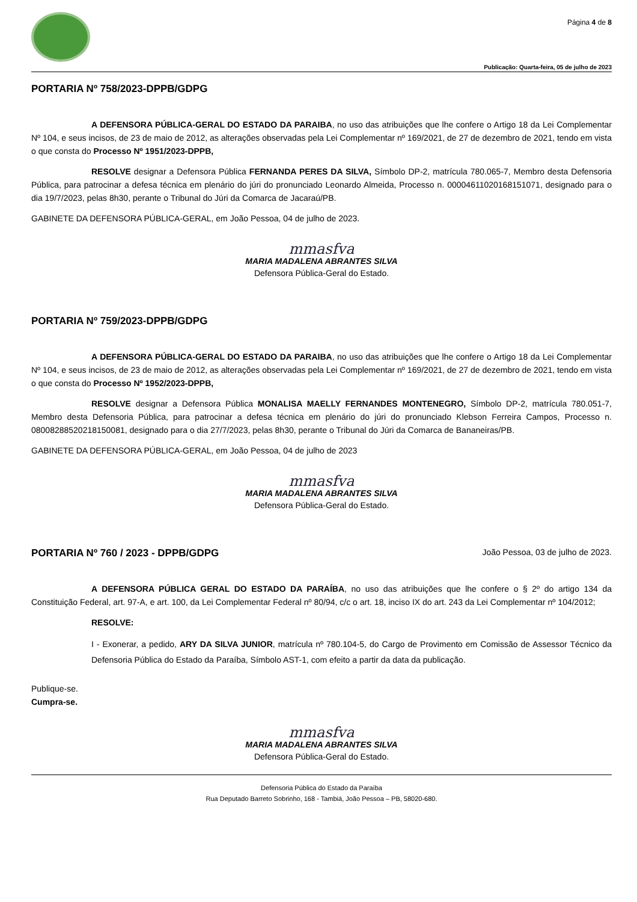Página 4 de 8
Publicação: Quarta-feira, 05 de julho de 2023
PORTARIA Nº 758/2023-DPPB/GDPG
A DEFENSORA PÚBLICA-GERAL DO ESTADO DA PARAIBA, no uso das atribuições que lhe confere o Artigo 18 da Lei Complementar Nº 104, e seus incisos, de 23 de maio de 2012, as alterações observadas pela Lei Complementar nº 169/2021, de 27 de dezembro de 2021, tendo em vista o que consta do Processo Nº 1951/2023-DPPB,
RESOLVE designar a Defensora Pública FERNANDA PERES DA SILVA, Símbolo DP-2, matrícula 780.065-7, Membro desta Defensoria Pública, para patrocinar a defesa técnica em plenário do júri do pronunciado Leonardo Almeida, Processo n. 00004611020168151071, designado para o dia 19/7/2023, pelas 8h30, perante o Tribunal do Júri da Comarca de Jacaraú/PB.
GABINETE DA DEFENSORA PÚBLICA-GERAL, em João Pessoa, 04 de julho de 2023.
mmasfva
MARIA MADALENA ABRANTES SILVA
Defensora Pública-Geral do Estado.
PORTARIA Nº 759/2023-DPPB/GDPG
A DEFENSORA PÚBLICA-GERAL DO ESTADO DA PARAIBA, no uso das atribuições que lhe confere o Artigo 18 da Lei Complementar Nº 104, e seus incisos, de 23 de maio de 2012, as alterações observadas pela Lei Complementar nº 169/2021, de 27 de dezembro de 2021, tendo em vista o que consta do Processo Nº 1952/2023-DPPB,
RESOLVE designar a Defensora Pública MONALISA MAELLY FERNANDES MONTENEGRO, Símbolo DP-2, matrícula 780.051-7, Membro desta Defensoria Pública, para patrocinar a defesa técnica em plenário do júri do pronunciado Klebson Ferreira Campos, Processo n. 08008288520218150081, designado para o dia 27/7/2023, pelas 8h30, perante o Tribunal do Júri da Comarca de Bananeiras/PB.
GABINETE DA DEFENSORA PÚBLICA-GERAL, em João Pessoa, 04 de julho de 2023
mmasfva
MARIA MADALENA ABRANTES SILVA
Defensora Pública-Geral do Estado.
PORTARIA Nº 760 / 2023 - DPPB/GDPG João Pessoa, 03 de julho de 2023.
A DEFENSORA PÚBLICA GERAL DO ESTADO DA PARAÍBA, no uso das atribuições que lhe confere o § 2º do artigo 134 da Constituição Federal, art. 97-A, e art. 100, da Lei Complementar Federal nº 80/94, c/c o art. 18, inciso IX do art. 243 da Lei Complementar nº 104/2012;
RESOLVE:
I - Exonerar, a pedido, ARY DA SILVA JUNIOR, matrícula nº 780.104-5, do Cargo de Provimento em Comissão de Assessor Técnico da Defensoria Pública do Estado da Paraíba, Símbolo AST-1, com efeito a partir da data da publicação.
Publique-se.
Cumpra-se.
mmasfva
MARIA MADALENA ABRANTES SILVA
Defensora Pública-Geral do Estado.
Defensoria Pública do Estado da Paraíba
Rua Deputado Barreto Sobrinho, 168 - Tambiá, João Pessoa – PB, 58020-680.